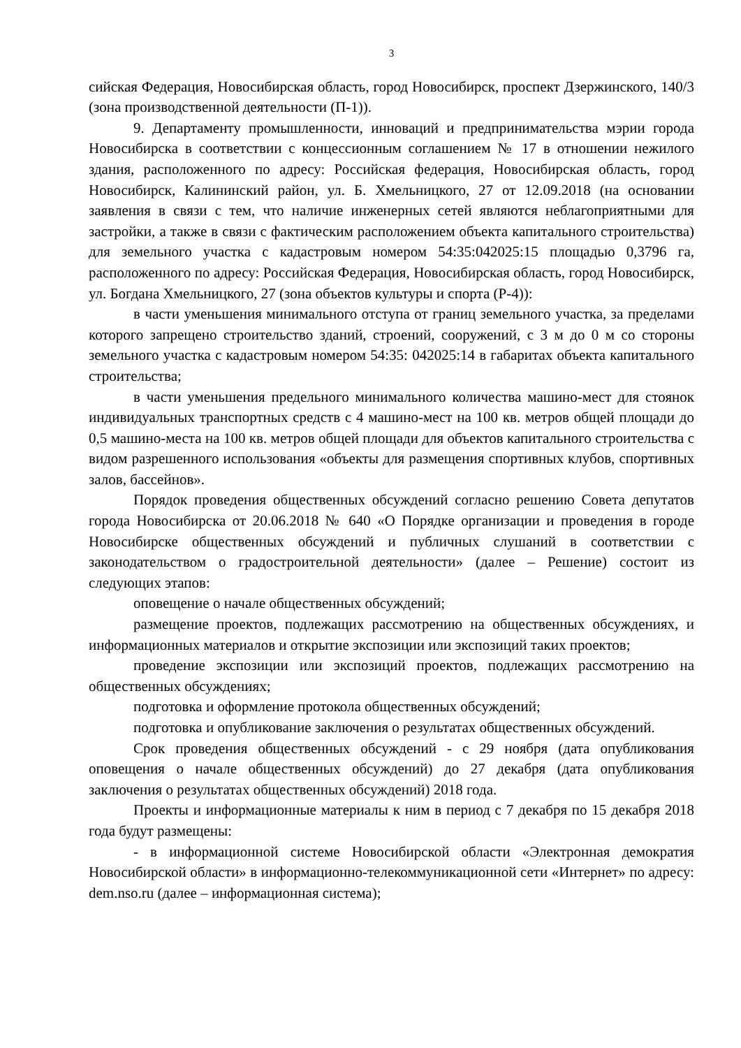3
сийская Федерация, Новосибирская область, город Новосибирск, проспект Дзержинского, 140/3 (зона производственной деятельности (П-1)).
9. Департаменту промышленности, инноваций и предпринимательства мэрии города Новосибирска в соответствии с концессионным соглашением № 17 в отношении нежилого здания, расположенного по адресу: Российская федерация, Новосибирская область, город Новосибирск, Калининский район, ул. Б. Хмельницкого, 27 от 12.09.2018 (на основании заявления в связи с тем, что наличие инженерных сетей являются неблагоприятными для застройки, а также в связи с фактическим расположением объекта капитального строительства) для земельного участка с кадастровым номером 54:35:042025:15 площадью 0,3796 га, расположенного по адресу: Российская Федерация, Новосибирская область, город Новосибирск, ул. Богдана Хмельницкого, 27 (зона объектов культуры и спорта (Р-4)):
в части уменьшения минимального отступа от границ земельного участка, за пределами которого запрещено строительство зданий, строений, сооружений, с 3 м до 0 м со стороны земельного участка с кадастровым номером 54:35: 042025:14 в габаритах объекта капитального строительства;
в части уменьшения предельного минимального количества машино-мест для стоянок индивидуальных транспортных средств с 4 машино-мест на 100 кв. метров общей площади до 0,5 машино-места на 100 кв. метров общей площади для объектов капитального строительства с видом разрешенного использования «объекты для размещения спортивных клубов, спортивных залов, бассейнов».
Порядок проведения общественных обсуждений согласно решению Совета депутатов города Новосибирска от 20.06.2018 № 640 «О Порядке организации и проведения в городе Новосибирске общественных обсуждений и публичных слушаний в соответствии с законодательством о градостроительной деятельности» (далее – Решение) состоит из следующих этапов:
оповещение о начале общественных обсуждений;
размещение проектов, подлежащих рассмотрению на общественных обсуждениях, и информационных материалов и открытие экспозиции или экспозиций таких проектов;
проведение экспозиции или экспозиций проектов, подлежащих рассмотрению на общественных обсуждениях;
подготовка и оформление протокола общественных обсуждений;
подготовка и опубликование заключения о результатах общественных обсуждений.
Срок проведения общественных обсуждений - с 29 ноября (дата опубликования оповещения о начале общественных обсуждений) до 27 декабря (дата опубликования заключения о результатах общественных обсуждений) 2018 года.
Проекты и информационные материалы к ним в период с 7 декабря по 15 декабря 2018 года будут размещены:
- в информационной системе Новосибирской области «Электронная демократия Новосибирской области» в информационно-телекоммуникационной сети «Интернет» по адресу: dem.nso.ru (далее – информационная система);